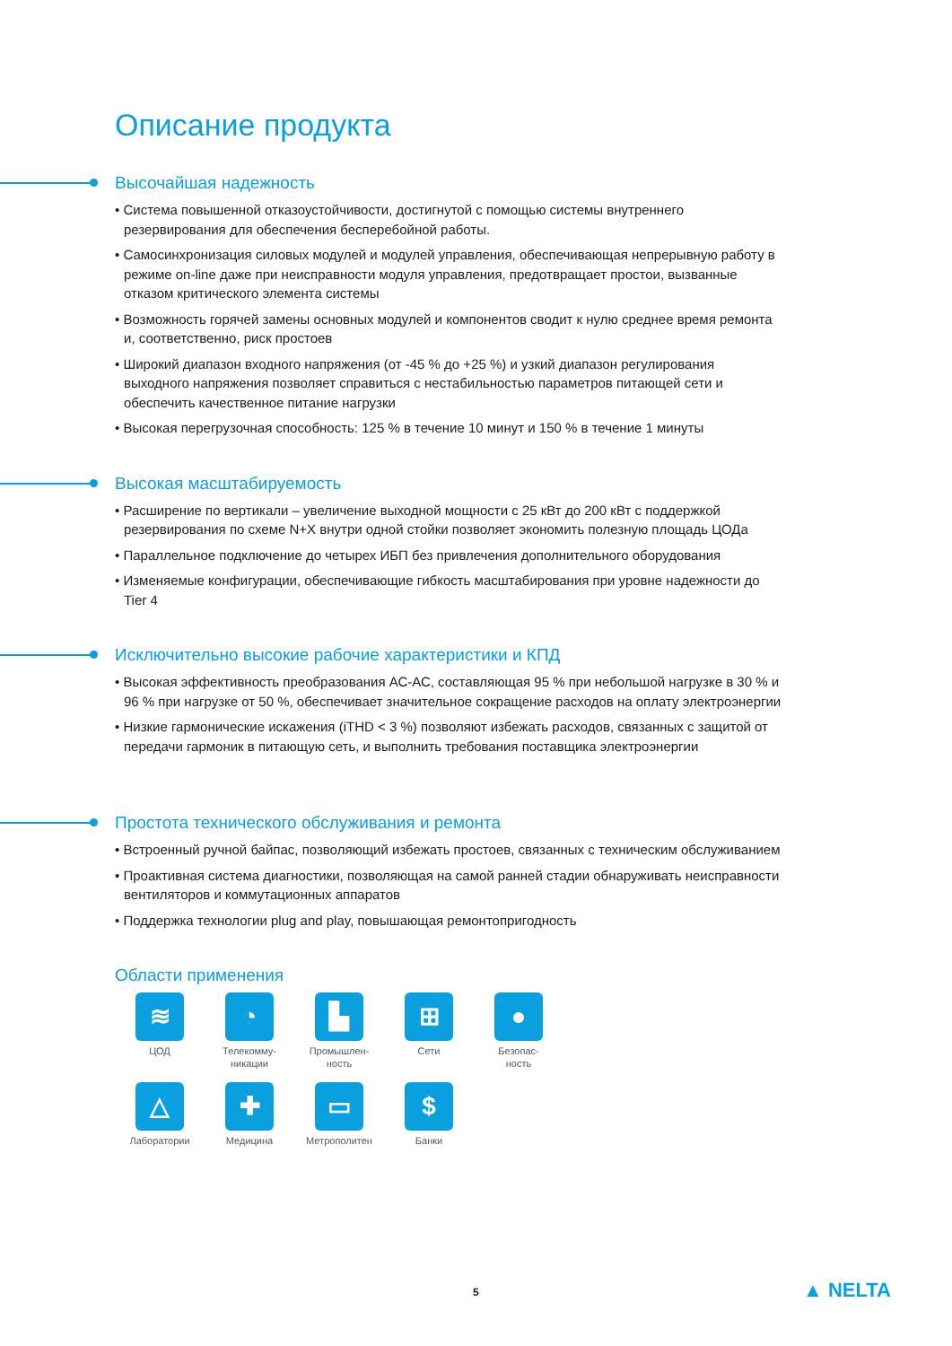Описание продукта
Высочайшая надежность
• Система повышенной отказоустойчивости, достигнутой с помощью системы внутреннего резервирования для обеспечения бесперебойной работы.
• Самосинхронизация силовых модулей и модулей управления, обеспечивающая непрерывную работу в режиме on-line даже при неисправности модуля управления, предотвращает простои, вызванные отказом критического элемента системы
• Возможность горячей замены основных модулей и компонентов сводит к нулю среднее время ремонта и, соответственно, риск простоев
• Широкий диапазон входного напряжения (от -45 % до +25 %) и узкий диапазон регулирования выходного напряжения позволяет справиться с нестабильностью параметров питающей сети и обеспечить качественное питание нагрузки
• Высокая перегрузочная способность: 125 % в течение 10 минут и 150 % в течение 1 минуты
Высокая масштабируемость
• Расширение по вертикали – увеличение выходной мощности с 25 кВт до 200 кВт с поддержкой резервирования по схеме N+X внутри одной стойки позволяет экономить полезную площадь ЦОДа
• Параллельное подключение до четырех ИБП без привлечения дополнительного оборудования
• Изменяемые конфигурации, обеспечивающие гибкость масштабирования при уровне надежности до Tier 4
Исключительно высокие рабочие характеристики и КПД
• Высокая эффективность преобразования АС-АС, составляющая 95 % при небольшой нагрузке в 30 % и 96 % при нагрузке от 50 %, обеспечивает значительное сокращение расходов на оплату электроэнергии
• Низкие гармонические искажения (iTHD < 3 %) позволяют избежать расходов, связанных с защитой от передачи гармоник в питающую сеть, и выполнить требования поставщика электроэнергии
Простота технического обслуживания и ремонта
• Встроенный ручной байпас, позволяющий избежать простоев, связанных с техническим обслуживанием
• Проактивная система диагностики, позволяющая на самой ранней стадии обнаруживать неисправности вентиляторов и коммутационных аппаратов
• Поддержка технологии plug and play, повышающая ремонтопригодность
Области применения
≋
ЦОД
◔
Телекомму-
никации
▙
Промышлен-
ность
⊞
Сети
●
Безопас-
ность
△
Лаборатории
✚
Медицина
▭
Метрополитен
$
Банки
5 ▲ NELTA